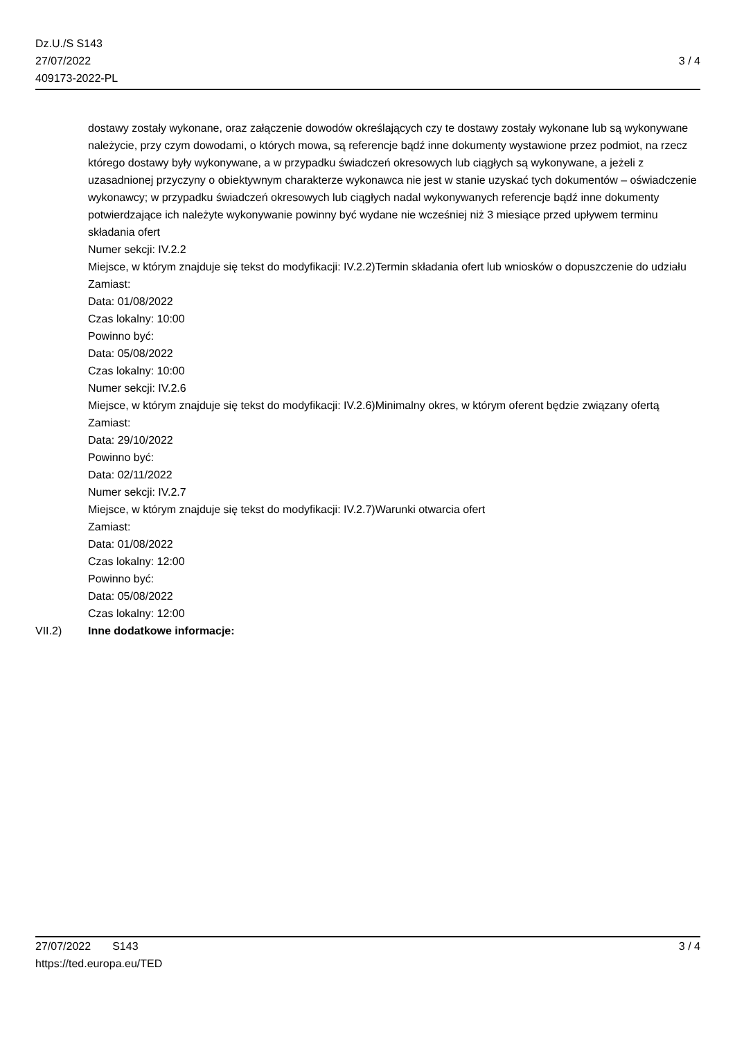Dz.U./S S143
27/07/2022
409173-2022-PL
3 / 4
dostawy zostały wykonane, oraz załączenie dowodów określających czy te dostawy zostały wykonane lub są wykonywane należycie, przy czym dowodami, o których mowa, są referencje bądź inne dokumenty wystawione przez podmiot, na rzecz którego dostawy były wykonywane, a w przypadku świadczeń okresowych lub ciągłych są wykonywane, a jeżeli z uzasadnionej przyczyny o obiektywnym charakterze wykonawca nie jest w stanie uzyskać tych dokumentów – oświadczenie wykonawcy; w przypadku świadczeń okresowych lub ciągłych nadal wykonywanych referencje bądź inne dokumenty potwierdzające ich należyte wykonywanie powinny być wydane nie wcześniej niż 3 miesiące przed upływem terminu składania ofert
Numer sekcji: IV.2.2
Miejsce, w którym znajduje się tekst do modyfikacji: IV.2.2)Termin składania ofert lub wniosków o dopuszczenie do udziału
Zamiast:
Data: 01/08/2022
Czas lokalny: 10:00
Powinno być:
Data: 05/08/2022
Czas lokalny: 10:00
Numer sekcji: IV.2.6
Miejsce, w którym znajduje się tekst do modyfikacji: IV.2.6)Minimalny okres, w którym oferent będzie związany ofertą
Zamiast:
Data: 29/10/2022
Powinno być:
Data: 02/11/2022
Numer sekcji: IV.2.7
Miejsce, w którym znajduje się tekst do modyfikacji: IV.2.7)Warunki otwarcia ofert
Zamiast:
Data: 01/08/2022
Czas lokalny: 12:00
Powinno być:
Data: 05/08/2022
Czas lokalny: 12:00
VII.2) Inne dodatkowe informacje:
27/07/2022 S143 3 / 4
https://ted.europa.eu/TED